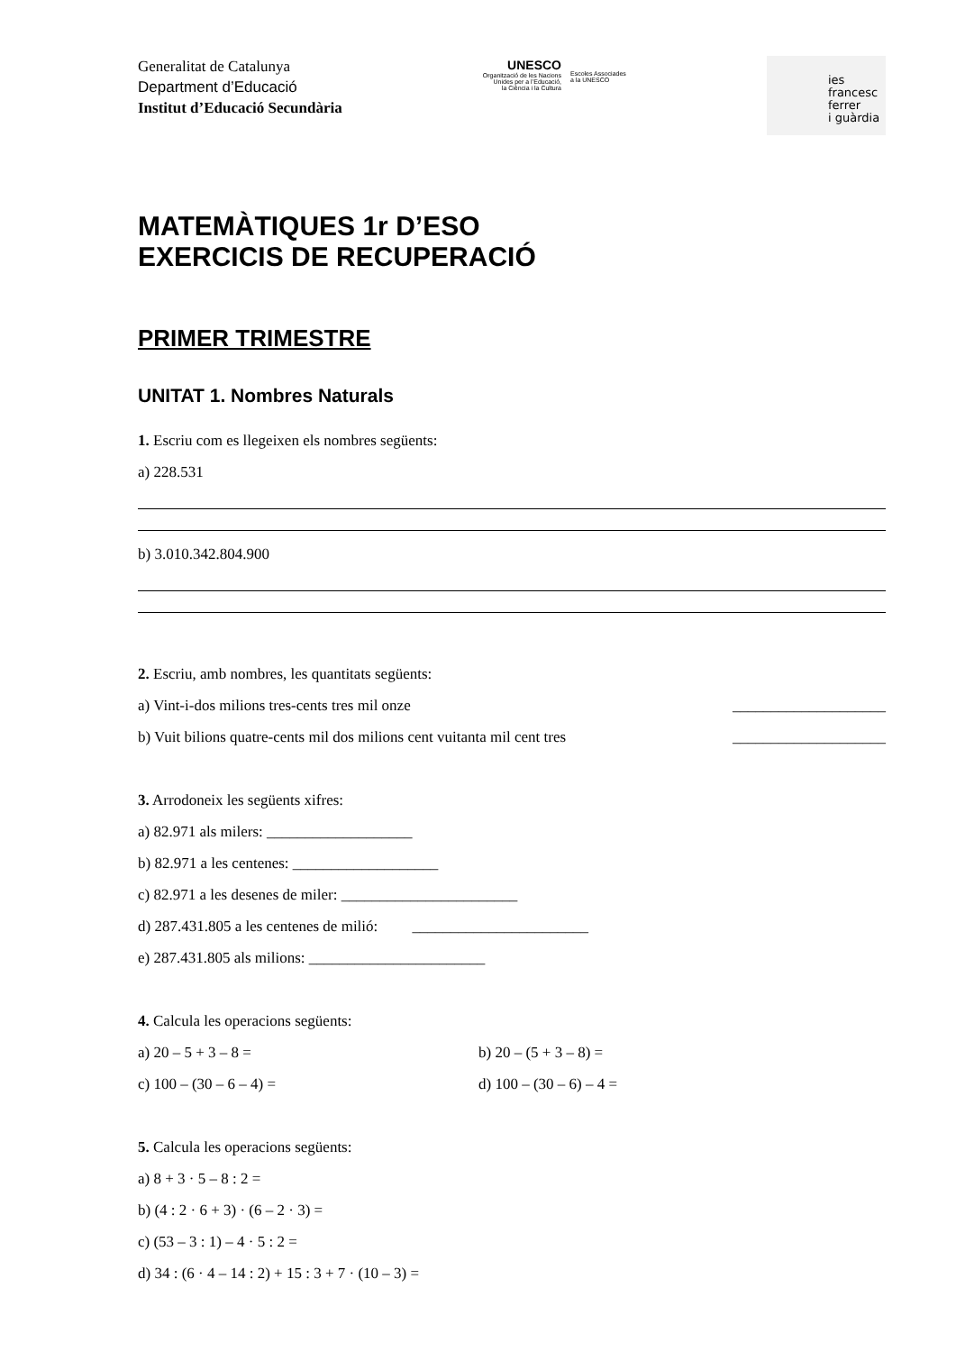Generalitat de Catalunya
Department d’Educació
Institut d’Educació Secundària
UNESCO
Organització de les Nacions
Unides per a l’Educació,
la Ciència i la Cultura
Escoles Associades
a la UNESCO
ies
francesc
ferrer
i guàrdia
MATEMÀTIQUES 1r D’ESO
EXERCICIS DE RECUPERACIÓ
PRIMER TRIMESTRE
UNITAT 1. Nombres Naturals
1. Escriu com es llegeixen els nombres següents:
a) 228.531
b) 3.010.342.804.900
2. Escriu, amb nombres, les quantitats següents:
a) Vint-i-dos milions tres-cents tres mil onze ____________________
b) Vuit bilions quatre-cents mil dos milions cent vuitanta mil cent tres ____________________
3. Arrodoneix les següents xifres:
a) 82.971 als milers: ___________________
b) 82.971 a les centenes: ___________________
c) 82.971 a les desenes de miler: _______________________
d) 287.431.805 a les centenes de milió: _______________________
e) 287.431.805 als milions: _______________________
4. Calcula les operacions següents:
a) 20 – 5 + 3 – 8 =
b) 20 – (5 + 3 – 8) =
c) 100 – (30 – 6 – 4) =
d) 100 – (30 – 6) – 4 =
5. Calcula les operacions següents:
a) 8 + 3 · 5 – 8 : 2 =
b) (4 : 2 · 6 + 3) · (6 – 2 · 3) =
c) (53 – 3 : 1) – 4 · 5 : 2 =
d) 34 : (6 · 4 – 14 : 2) + 15 : 3 + 7 · (10 – 3) =